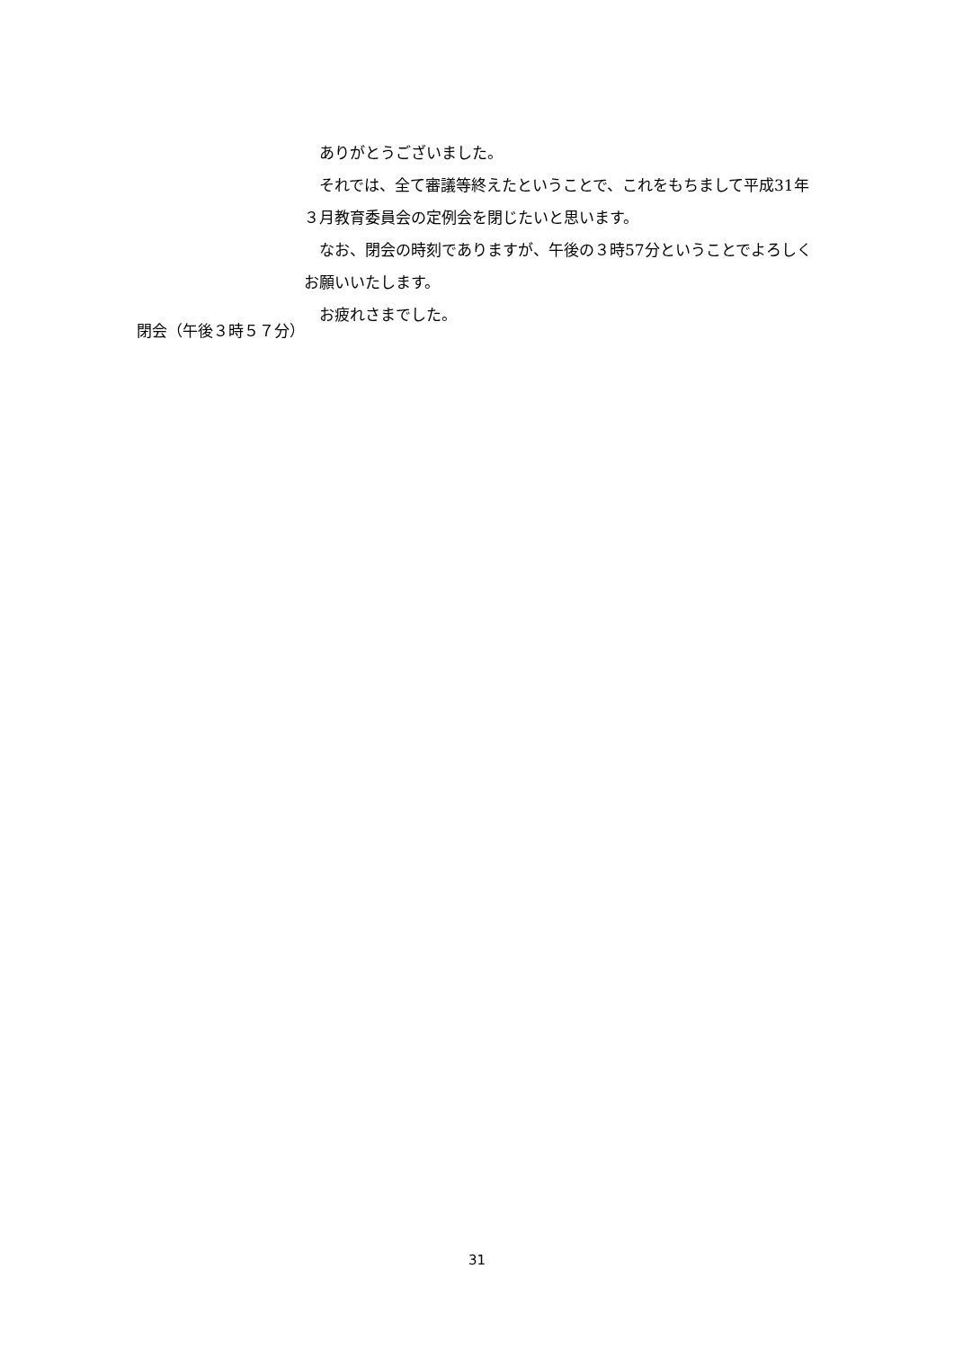ありがとうございました。
それでは、全て審議等終えたということで、これをもちまして平成31年３月教育委員会の定例会を閉じたいと思います。
なお、閉会の時刻でありますが、午後の３時57分ということでよろしくお願いいたします。
お疲れさまでした。
閉会（午後３時５７分）
31